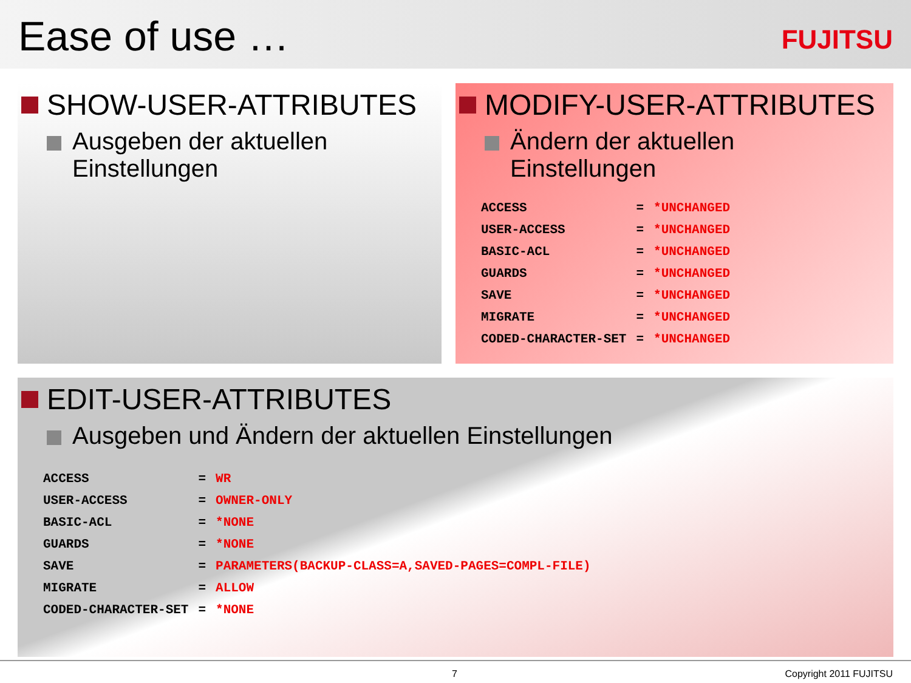Ease of use … FUJITSU
SHOW-USER-ATTRIBUTES
Ausgeben der aktuellen
Einstellungen
MODIFY-USER-ATTRIBUTES
Ändern der aktuellen
Einstellungen
| ACCESS | = | *UNCHANGED |
| USER-ACCESS | = | *UNCHANGED |
| BASIC-ACL | = | *UNCHANGED |
| GUARDS | = | *UNCHANGED |
| SAVE | = | *UNCHANGED |
| MIGRATE | = | *UNCHANGED |
| CODED-CHARACTER-SET | = | *UNCHANGED |
EDIT-USER-ATTRIBUTES
Ausgeben und Ändern der aktuellen Einstellungen
| ACCESS | = | WR |
| USER-ACCESS | = | OWNER-ONLY |
| BASIC-ACL | = | *NONE |
| GUARDS | = | *NONE |
| SAVE | = | PARAMETERS(BACKUP-CLASS=A,SAVED-PAGES=COMPL-FILE) |
| MIGRATE | = | ALLOW |
| CODED-CHARACTER-SET | = | *NONE |
7 Copyright 2011 FUJITSU